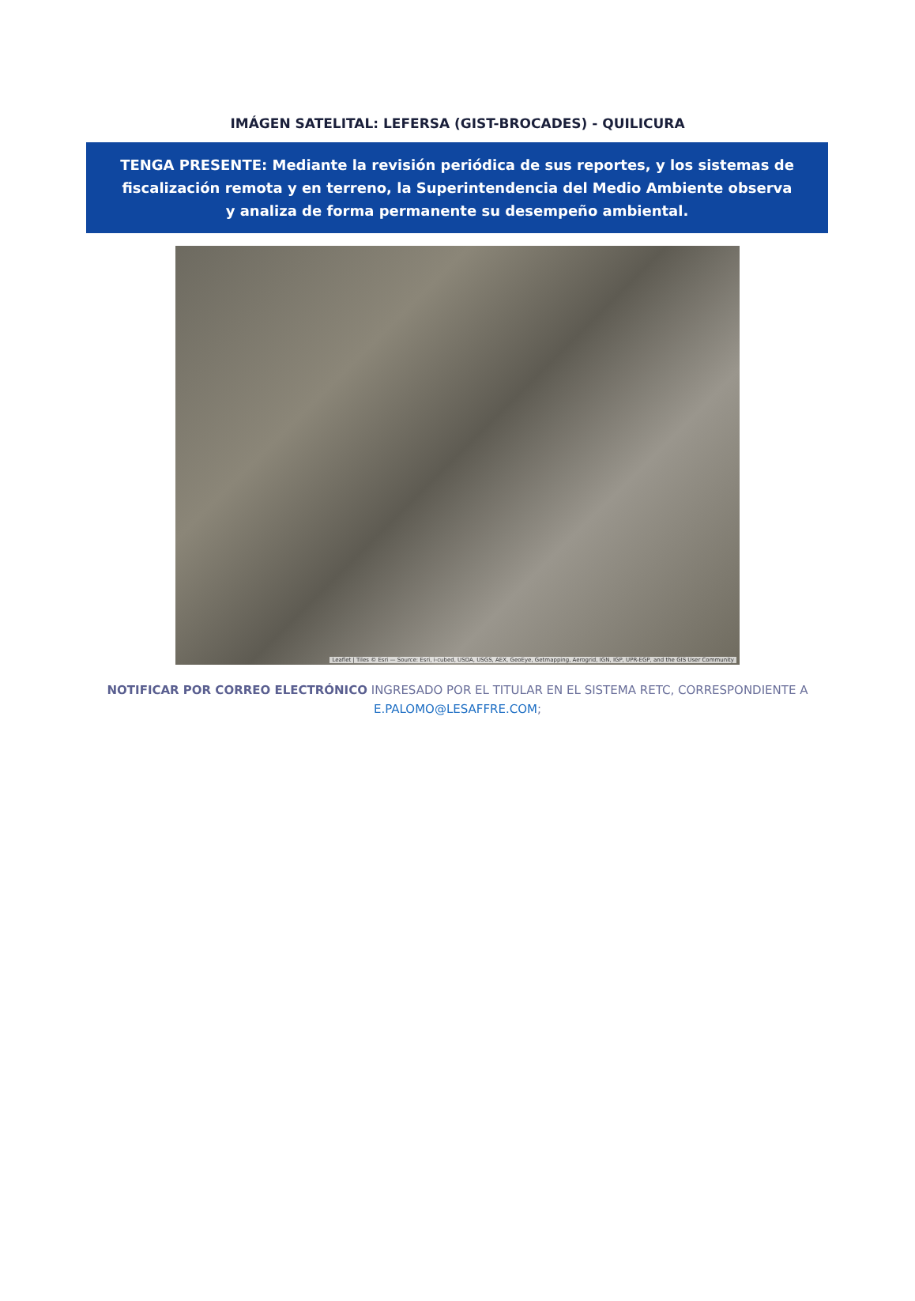IMÁGEN SATELITAL: LEFERSA (GIST-BROCADES) - QUILICURA
TENGA PRESENTE: Mediante la revisión periódica de sus reportes, y los sistemas de fiscalización remota y en terreno, la Superintendencia del Medio Ambiente observa y analiza de forma permanente su desempeño ambiental.
Leaflet | Tiles © Esri — Source: Esri, i-cubed, USDA, USGS, AEX, GeoEye, Getmapping, Aerogrid, IGN, IGP, UPR-EGP, and the GIS User Community
NOTIFICAR POR CORREO ELECTRÓNICO INGRESADO POR EL TITULAR EN EL SISTEMA RETC, CORRESPONDIENTE A
E.PALOMO@LESAFFRE.COM;